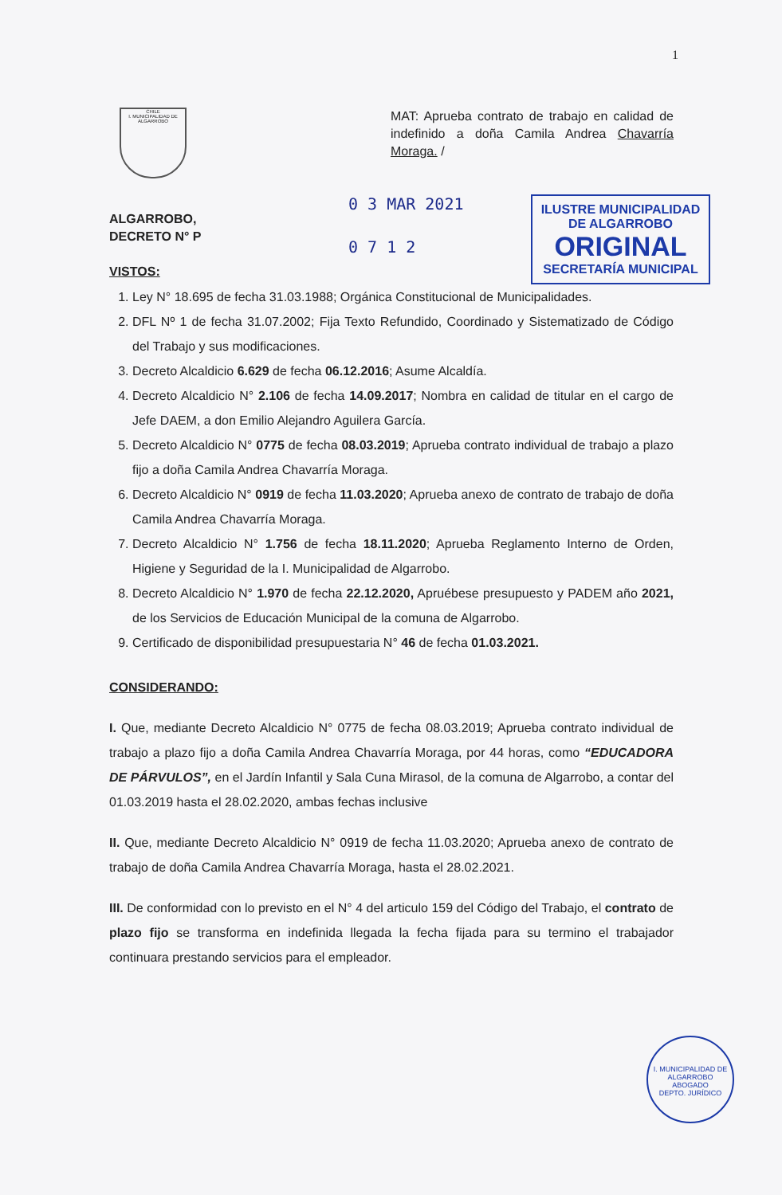1
CHILE
I. MUNICIPALIDAD DE ALGARROBO
MAT: Aprueba contrato de trabajo en calidad de indefinido a doña Camila Andrea Chavarría Moraga. /
ALGARROBO,
DECRETO N° P
VISTOS:
0 3 MAR 2021
0 7 1 2
ILUSTRE MUNICIPALIDAD
DE ALGARROBO
ORIGINAL
SECRETARÍA MUNICIPAL
1. Ley N° 18.695 de fecha 31.03.1988; Orgánica Constitucional de Municipalidades.
2. DFL Nº 1 de fecha 31.07.2002; Fija Texto Refundido, Coordinado y Sistematizado de Código del Trabajo y sus modificaciones.
3. Decreto Alcaldicio 6.629 de fecha 06.12.2016; Asume Alcaldía.
4. Decreto Alcaldicio N° 2.106 de fecha 14.09.2017; Nombra en calidad de titular en el cargo de Jefe DAEM, a don Emilio Alejandro Aguilera García.
5. Decreto Alcaldicio N° 0775 de fecha 08.03.2019; Aprueba contrato individual de trabajo a plazo fijo a doña Camila Andrea Chavarría Moraga.
6. Decreto Alcaldicio N° 0919 de fecha 11.03.2020; Aprueba anexo de contrato de trabajo de doña Camila Andrea Chavarría Moraga.
7. Decreto Alcaldicio N° 1.756 de fecha 18.11.2020; Aprueba Reglamento Interno de Orden, Higiene y Seguridad de la I. Municipalidad de Algarrobo.
8. Decreto Alcaldicio N° 1.970 de fecha 22.12.2020, Apruébese presupuesto y PADEM año 2021, de los Servicios de Educación Municipal de la comuna de Algarrobo.
9. Certificado de disponibilidad presupuestaria N° 46 de fecha 01.03.2021.
CONSIDERANDO:
I. Que, mediante Decreto Alcaldicio N° 0775 de fecha 08.03.2019; Aprueba contrato individual de trabajo a plazo fijo a doña Camila Andrea Chavarría Moraga, por 44 horas, como “EDUCADORA DE PÁRVULOS”, en el Jardín Infantil y Sala Cuna Mirasol, de la comuna de Algarrobo, a contar del 01.03.2019 hasta el 28.02.2020, ambas fechas inclusive
II. Que, mediante Decreto Alcaldicio N° 0919 de fecha 11.03.2020; Aprueba anexo de contrato de trabajo de doña Camila Andrea Chavarría Moraga, hasta el 28.02.2021.
III. De conformidad con lo previsto en el N° 4 del articulo 159 del Código del Trabajo, el contrato de plazo fijo se transforma en indefinida llegada la fecha fijada para su termino el trabajador continuara prestando servicios para el empleador.
I. MUNICIPALIDAD DE ALGARROBO
ABOGADO
DEPTO. JURÍDICO